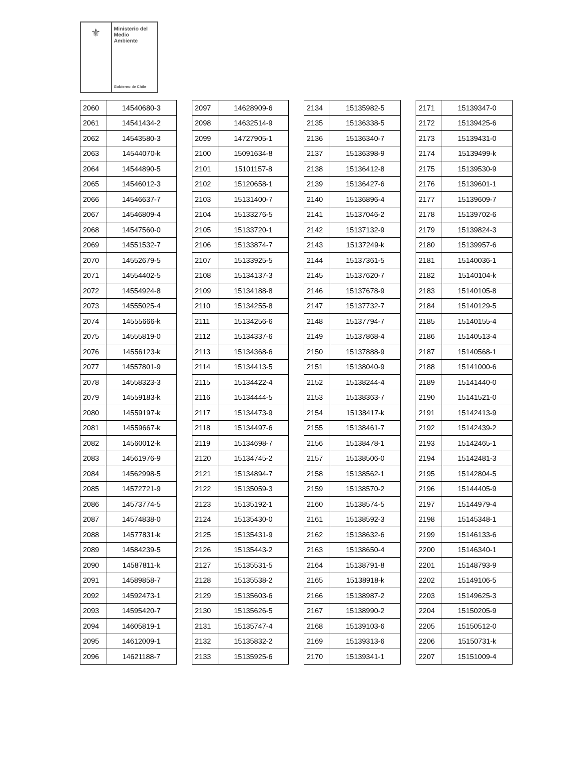⚜
Ministerio del
Medio
Ambiente
Gobierno de Chile
| 2060 | 14540680-3 |
| 2061 | 14541434-2 |
| 2062 | 14543580-3 |
| 2063 | 14544070-k |
| 2064 | 14544890-5 |
| 2065 | 14546012-3 |
| 2066 | 14546637-7 |
| 2067 | 14546809-4 |
| 2068 | 14547560-0 |
| 2069 | 14551532-7 |
| 2070 | 14552679-5 |
| 2071 | 14554402-5 |
| 2072 | 14554924-8 |
| 2073 | 14555025-4 |
| 2074 | 14555666-k |
| 2075 | 14555819-0 |
| 2076 | 14556123-k |
| 2077 | 14557801-9 |
| 2078 | 14558323-3 |
| 2079 | 14559183-k |
| 2080 | 14559197-k |
| 2081 | 14559667-k |
| 2082 | 14560012-k |
| 2083 | 14561976-9 |
| 2084 | 14562998-5 |
| 2085 | 14572721-9 |
| 2086 | 14573774-5 |
| 2087 | 14574838-0 |
| 2088 | 14577831-k |
| 2089 | 14584239-5 |
| 2090 | 14587811-k |
| 2091 | 14589858-7 |
| 2092 | 14592473-1 |
| 2093 | 14595420-7 |
| 2094 | 14605819-1 |
| 2095 | 14612009-1 |
| 2096 | 14621188-7 |
| 2097 | 14628909-6 |
| 2098 | 14632514-9 |
| 2099 | 14727905-1 |
| 2100 | 15091634-8 |
| 2101 | 15101157-8 |
| 2102 | 15120658-1 |
| 2103 | 15131400-7 |
| 2104 | 15133276-5 |
| 2105 | 15133720-1 |
| 2106 | 15133874-7 |
| 2107 | 15133925-5 |
| 2108 | 15134137-3 |
| 2109 | 15134188-8 |
| 2110 | 15134255-8 |
| 2111 | 15134256-6 |
| 2112 | 15134337-6 |
| 2113 | 15134368-6 |
| 2114 | 15134413-5 |
| 2115 | 15134422-4 |
| 2116 | 15134444-5 |
| 2117 | 15134473-9 |
| 2118 | 15134497-6 |
| 2119 | 15134698-7 |
| 2120 | 15134745-2 |
| 2121 | 15134894-7 |
| 2122 | 15135059-3 |
| 2123 | 15135192-1 |
| 2124 | 15135430-0 |
| 2125 | 15135431-9 |
| 2126 | 15135443-2 |
| 2127 | 15135531-5 |
| 2128 | 15135538-2 |
| 2129 | 15135603-6 |
| 2130 | 15135626-5 |
| 2131 | 15135747-4 |
| 2132 | 15135832-2 |
| 2133 | 15135925-6 |
| 2134 | 15135982-5 |
| 2135 | 15136338-5 |
| 2136 | 15136340-7 |
| 2137 | 15136398-9 |
| 2138 | 15136412-8 |
| 2139 | 15136427-6 |
| 2140 | 15136896-4 |
| 2141 | 15137046-2 |
| 2142 | 15137132-9 |
| 2143 | 15137249-k |
| 2144 | 15137361-5 |
| 2145 | 15137620-7 |
| 2146 | 15137678-9 |
| 2147 | 15137732-7 |
| 2148 | 15137794-7 |
| 2149 | 15137868-4 |
| 2150 | 15137888-9 |
| 2151 | 15138040-9 |
| 2152 | 15138244-4 |
| 2153 | 15138363-7 |
| 2154 | 15138417-k |
| 2155 | 15138461-7 |
| 2156 | 15138478-1 |
| 2157 | 15138506-0 |
| 2158 | 15138562-1 |
| 2159 | 15138570-2 |
| 2160 | 15138574-5 |
| 2161 | 15138592-3 |
| 2162 | 15138632-6 |
| 2163 | 15138650-4 |
| 2164 | 15138791-8 |
| 2165 | 15138918-k |
| 2166 | 15138987-2 |
| 2167 | 15138990-2 |
| 2168 | 15139103-6 |
| 2169 | 15139313-6 |
| 2170 | 15139341-1 |
| 2171 | 15139347-0 |
| 2172 | 15139425-6 |
| 2173 | 15139431-0 |
| 2174 | 15139499-k |
| 2175 | 15139530-9 |
| 2176 | 15139601-1 |
| 2177 | 15139609-7 |
| 2178 | 15139702-6 |
| 2179 | 15139824-3 |
| 2180 | 15139957-6 |
| 2181 | 15140036-1 |
| 2182 | 15140104-k |
| 2183 | 15140105-8 |
| 2184 | 15140129-5 |
| 2185 | 15140155-4 |
| 2186 | 15140513-4 |
| 2187 | 15140568-1 |
| 2188 | 15141000-6 |
| 2189 | 15141440-0 |
| 2190 | 15141521-0 |
| 2191 | 15142413-9 |
| 2192 | 15142439-2 |
| 2193 | 15142465-1 |
| 2194 | 15142481-3 |
| 2195 | 15142804-5 |
| 2196 | 15144405-9 |
| 2197 | 15144979-4 |
| 2198 | 15145348-1 |
| 2199 | 15146133-6 |
| 2200 | 15146340-1 |
| 2201 | 15148793-9 |
| 2202 | 15149106-5 |
| 2203 | 15149625-3 |
| 2204 | 15150205-9 |
| 2205 | 15150512-0 |
| 2206 | 15150731-k |
| 2207 | 15151009-4 |